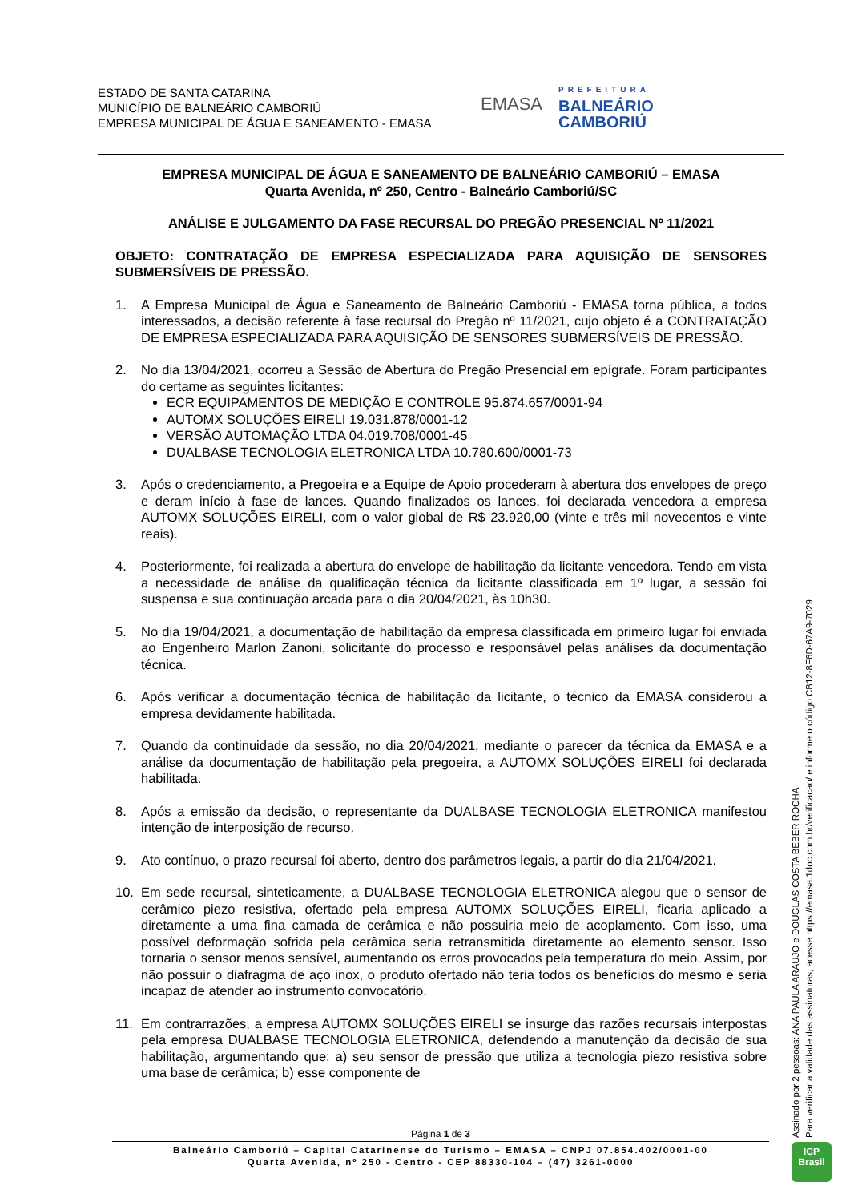ESTADO DE SANTA CATARINA
MUNICÍPIO DE BALNEÁRIO CAMBORIÚ
EMPRESA MUNICIPAL DE ÁGUA E SANEAMENTO - EMASA
EMASA
PREFEITURA
BALNEÁRIO
CAMBORIÚ
EMPRESA MUNICIPAL DE ÁGUA E SANEAMENTO DE BALNEÁRIO CAMBORIÚ – EMASA
Quarta Avenida, nº 250, Centro - Balneário Camboriú/SC
ANÁLISE E JULGAMENTO DA FASE RECURSAL DO PREGÃO PRESENCIAL Nº 11/2021
OBJETO: CONTRATAÇÃO DE EMPRESA ESPECIALIZADA PARA AQUISIÇÃO DE SENSORES SUBMERSÍVEIS DE PRESSÃO.
1. A Empresa Municipal de Água e Saneamento de Balneário Camboriú - EMASA torna pública, a todos interessados, a decisão referente à fase recursal do Pregão nº 11/2021, cujo objeto é a CONTRATAÇÃO DE EMPRESA ESPECIALIZADA PARA AQUISIÇÃO DE SENSORES SUBMERSÍVEIS DE PRESSÃO.
2. No dia 13/04/2021, ocorreu a Sessão de Abertura do Pregão Presencial em epígrafe. Foram participantes do certame as seguintes licitantes:
ECR EQUIPAMENTOS DE MEDIÇÃO E CONTROLE 95.874.657/0001-94
AUTOMX SOLUÇÕES EIRELI 19.031.878/0001-12
VERSÃO AUTOMAÇÃO LTDA 04.019.708/0001-45
DUALBASE TECNOLOGIA ELETRONICA LTDA 10.780.600/0001-73
3. Após o credenciamento, a Pregoeira e a Equipe de Apoio procederam à abertura dos envelopes de preço e deram início à fase de lances. Quando finalizados os lances, foi declarada vencedora a empresa AUTOMX SOLUÇÕES EIRELI, com o valor global de R$ 23.920,00 (vinte e três mil novecentos e vinte reais).
4. Posteriormente, foi realizada a abertura do envelope de habilitação da licitante vencedora. Tendo em vista a necessidade de análise da qualificação técnica da licitante classificada em 1º lugar, a sessão foi suspensa e sua continuação arcada para o dia 20/04/2021, às 10h30.
5. No dia 19/04/2021, a documentação de habilitação da empresa classificada em primeiro lugar foi enviada ao Engenheiro Marlon Zanoni, solicitante do processo e responsável pelas análises da documentação técnica.
6. Após verificar a documentação técnica de habilitação da licitante, o técnico da EMASA considerou a empresa devidamente habilitada.
7. Quando da continuidade da sessão, no dia 20/04/2021, mediante o parecer da técnica da EMASA e a análise da documentação de habilitação pela pregoeira, a AUTOMX SOLUÇÕES EIRELI foi declarada habilitada.
8. Após a emissão da decisão, o representante da DUALBASE TECNOLOGIA ELETRONICA manifestou intenção de interposição de recurso.
9. Ato contínuo, o prazo recursal foi aberto, dentro dos parâmetros legais, a partir do dia 21/04/2021.
10. Em sede recursal, sinteticamente, a DUALBASE TECNOLOGIA ELETRONICA alegou que o sensor de cerâmico piezo resistiva, ofertado pela empresa AUTOMX SOLUÇÕES EIRELI, ficaria aplicado a diretamente a uma fina camada de cerâmica e não possuiria meio de acoplamento. Com isso, uma possível deformação sofrida pela cerâmica seria retransmitida diretamente ao elemento sensor. Isso tornaria o sensor menos sensível, aumentando os erros provocados pela temperatura do meio. Assim, por não possuir o diafragma de aço inox, o produto ofertado não teria todos os benefícios do mesmo e seria incapaz de atender ao instrumento convocatório.
11. Em contrarrazões, a empresa AUTOMX SOLUÇÕES EIRELI se insurge das razões recursais interpostas pela empresa DUALBASE TECNOLOGIA ELETRONICA, defendendo a manutenção da decisão de sua habilitação, argumentando que: a) seu sensor de pressão que utiliza a tecnologia piezo resistiva sobre uma base de cerâmica; b) esse componente de
Página 1 de 3
Balneário Camboriú – Capital Catarinense do Turismo – EMASA – CNPJ 07.854.402/0001-00
Quarta Avenida, nº 250 - Centro - CEP 88330-104 – (47) 3261-0000
Assinado por 2 pessoas: ANA PAULA ARAUJO e DOUGLAS COSTA BEBER ROCHA
Para verificar a validade das assinaturas, acesse https://emasa.1doc.com.br/verificacao/ e informe o código CB12-8F6D-67A9-7029
ICP
Brasil